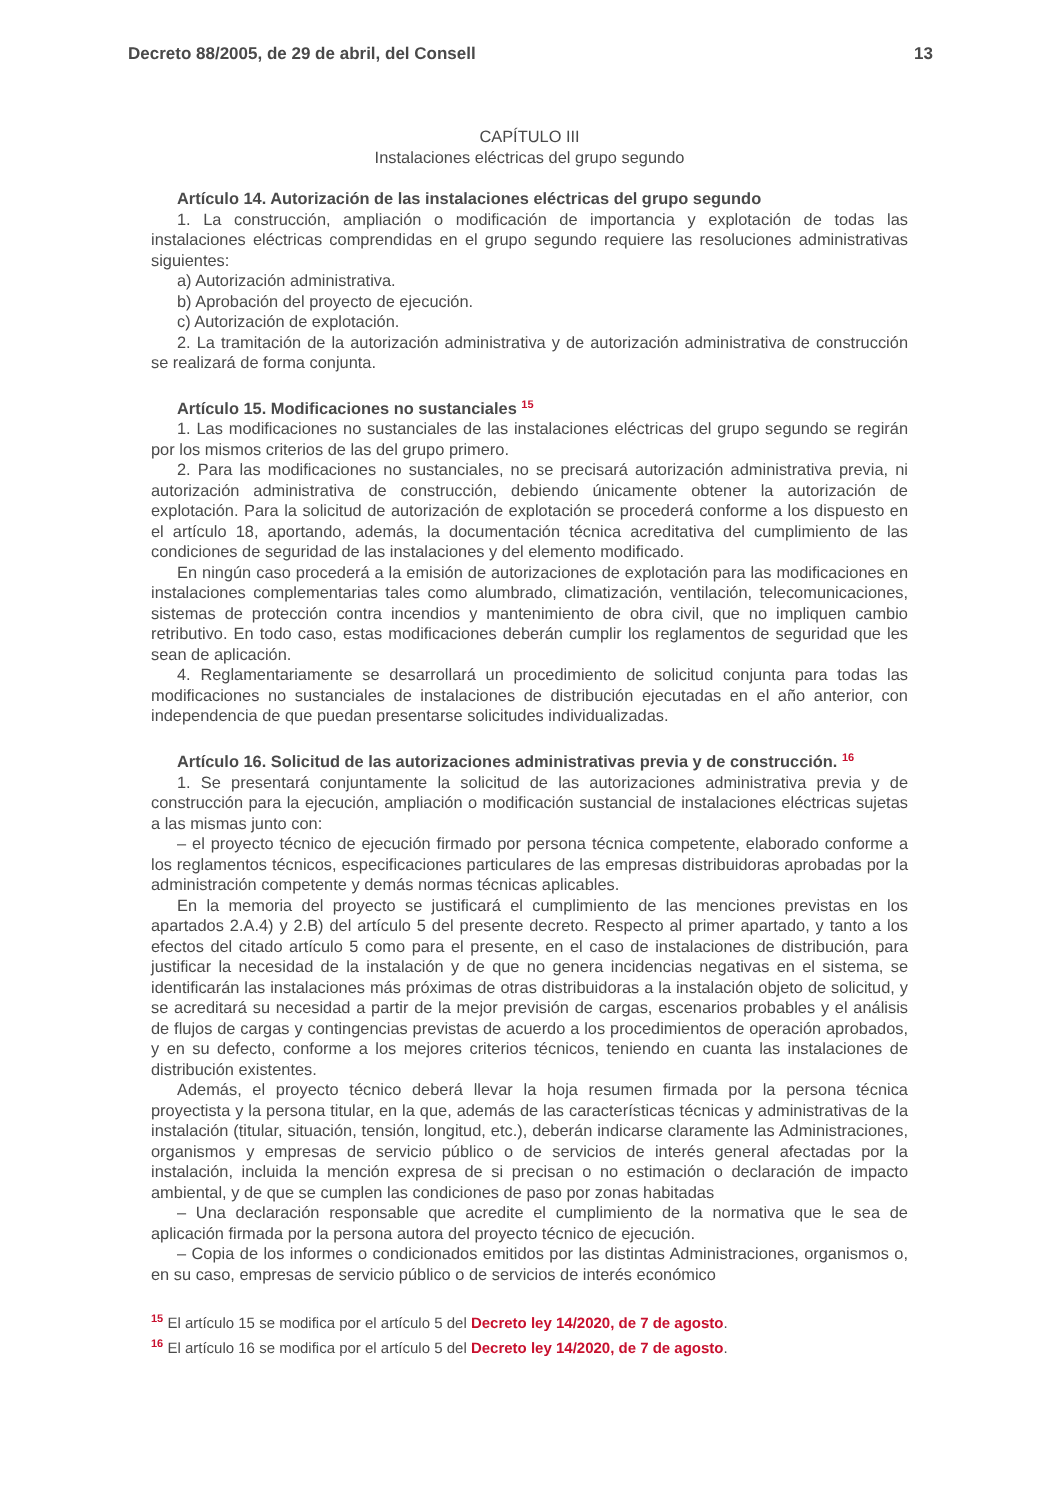Decreto 88/2005, de 29 de abril, del Consell 13
CAPÍTULO III
Instalaciones eléctricas del grupo segundo
Artículo 14. Autorización de las instalaciones eléctricas del grupo segundo
1. La construcción, ampliación o modificación de importancia y explotación de todas las instalaciones eléctricas comprendidas en el grupo segundo requiere las resoluciones administrativas siguientes:
a) Autorización administrativa.
b) Aprobación del proyecto de ejecución.
c) Autorización de explotación.
2. La tramitación de la autorización administrativa y de autorización administrativa de construcción se realizará de forma conjunta.
Artículo 15. Modificaciones no sustanciales <sup>15</sup>
1. Las modificaciones no sustanciales de las instalaciones eléctricas del grupo segundo se regirán por los mismos criterios de las del grupo primero.
2. Para las modificaciones no sustanciales, no se precisará autorización administrativa previa, ni autorización administrativa de construcción, debiendo únicamente obtener la autorización de explotación. Para la solicitud de autorización de explotación se procederá conforme a los dispuesto en el artículo 18, aportando, además, la documentación técnica acreditativa del cumplimiento de las condiciones de seguridad de las instalaciones y del elemento modificado.
En ningún caso procederá a la emisión de autorizaciones de explotación para las modificaciones en instalaciones complementarias tales como alumbrado, climatización, ventilación, telecomunicaciones, sistemas de protección contra incendios y mantenimiento de obra civil, que no impliquen cambio retributivo. En todo caso, estas modificaciones deberán cumplir los reglamentos de seguridad que les sean de aplicación.
4. Reglamentariamente se desarrollará un procedimiento de solicitud conjunta para todas las modificaciones no sustanciales de instalaciones de distribución ejecutadas en el año anterior, con independencia de que puedan presentarse solicitudes individualizadas.
Artículo 16. Solicitud de las autorizaciones administrativas previa y de construcción. <sup>16</sup>
1. Se presentará conjuntamente la solicitud de las autorizaciones administrativa previa y de construcción para la ejecución, ampliación o modificación sustancial de instalaciones eléctricas sujetas a las mismas junto con:
– el proyecto técnico de ejecución firmado por persona técnica competente, elaborado conforme a los reglamentos técnicos, especificaciones particulares de las empresas distribuidoras aprobadas por la administración competente y demás normas técnicas aplicables.
En la memoria del proyecto se justificará el cumplimiento de las menciones previstas en los apartados 2.A.4) y 2.B) del artículo 5 del presente decreto. Respecto al primer apartado, y tanto a los efectos del citado artículo 5 como para el presente, en el caso de instalaciones de distribución, para justificar la necesidad de la instalación y de que no genera incidencias negativas en el sistema, se identificarán las instalaciones más próximas de otras distribuidoras a la instalación objeto de solicitud, y se acreditará su necesidad a partir de la mejor previsión de cargas, escenarios probables y el análisis de flujos de cargas y contingencias previstas de acuerdo a los procedimientos de operación aprobados, y en su defecto, conforme a los mejores criterios técnicos, teniendo en cuanta las instalaciones de distribución existentes.
Además, el proyecto técnico deberá llevar la hoja resumen firmada por la persona técnica proyectista y la persona titular, en la que, además de las características técnicas y administrativas de la instalación (titular, situación, tensión, longitud, etc.), deberán indicarse claramente las Administraciones, organismos y empresas de servicio público o de servicios de interés general afectadas por la instalación, incluida la mención expresa de si precisan o no estimación o declaración de impacto ambiental, y de que se cumplen las condiciones de paso por zonas habitadas
– Una declaración responsable que acredite el cumplimiento de la normativa que le sea de aplicación firmada por la persona autora del proyecto técnico de ejecución.
– Copia de los informes o condicionados emitidos por las distintas Administraciones, organismos o, en su caso, empresas de servicio público o de servicios de interés económico
<sup>15</sup> El artículo 15 se modifica por el artículo 5 del Decreto ley 14/2020, de 7 de agosto.
<sup>16</sup> El artículo 16 se modifica por el artículo 5 del Decreto ley 14/2020, de 7 de agosto.